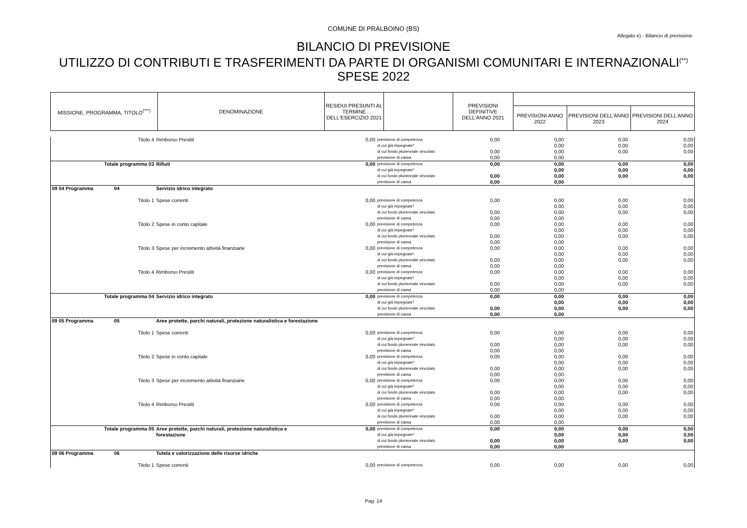COMUNE DI PRALBOINO (BS)
Allegato e) - Bilancio di previsione
BILANCIO DI PREVISIONE
UTILIZZO DI CONTRIBUTI E TRASFERIMENTI DA PARTE DI ORGANISMI COMUNITARI E INTERNAZIONALI<sup>(**)</sup>
SPESE 2022
| MISSIONE, PROGRAMMA, TITOLO<sup>(***)</sup> | DENOMINAZIONE | RESIDUI PRESUNTI AL TERMINE DELL'ESERCIZIO 2021 | | PREVISIONI DEFINITIVE DELL'ANNO 2021 | | | |
| --- | --- | --- | --- | --- | --- | --- | --- |
| | | | | | PREVISIONI ANNO 2022 | PREVISIONI DELL'ANNO 2023 | PREVISIONI DELL'ANNO 2024 |
| Titolo 4 | Rimborso Prestiti | 0,00 | previsione di competenza | 0,00 | 0,00 | 0,00 | 0,00 |
| | | | di cui già impegnate* | | 0,00 | 0,00 | 0,00 |
| | | | di cui fondo pluriennale vincolato | 0,00 | 0,00 | 0,00 | 0,00 |
| | | | previsione di cassa | 0,00 | 0,00 | | |
| Totale programma 03 | Rifiuti | 0,00 | previsione di competenza | 0,00 | 0,00 | 0,00 | 0,00 |
| | | | di cui già impegnate* | | 0,00 | 0,00 | 0,00 |
| | | | di cui fondo pluriennale vincolato | 0,00 | 0,00 | 0,00 | 0,00 |
| | | | previsione di cassa | 0,00 | 0,00 | | |
| 09 04 Programma 04 | Servizio idrico integrato | | | | | | |
| Titolo 1 | Spese correnti | 0,00 | previsione di competenza | 0,00 | 0,00 | 0,00 | 0,00 |
| | | | di cui già impegnate* | | 0,00 | 0,00 | 0,00 |
| | | | di cui fondo pluriennale vincolato | 0,00 | 0,00 | 0,00 | 0,00 |
| | | | previsione di cassa | 0,00 | 0,00 | | |
| Titolo 2 | Spese in conto capitale | 0,00 | previsione di competenza | 0,00 | 0,00 | 0,00 | 0,00 |
| | | | di cui già impegnate* | | 0,00 | 0,00 | 0,00 |
| | | | di cui fondo pluriennale vincolato | 0,00 | 0,00 | 0,00 | 0,00 |
| | | | previsione di cassa | 0,00 | 0,00 | | |
| Titolo 3 | Spese per incremento attività finanziarie | 0,00 | previsione di competenza | 0,00 | 0,00 | 0,00 | 0,00 |
| | | | di cui già impegnate* | | 0,00 | 0,00 | 0,00 |
| | | | di cui fondo pluriennale vincolato | 0,00 | 0,00 | 0,00 | 0,00 |
| | | | previsione di cassa | 0,00 | 0,00 | | |
| Titolo 4 | Rimborso Prestiti | 0,00 | previsione di competenza | 0,00 | 0,00 | 0,00 | 0,00 |
| | | | di cui già impegnate* | | 0,00 | 0,00 | 0,00 |
| | | | di cui fondo pluriennale vincolato | 0,00 | 0,00 | 0,00 | 0,00 |
| | | | previsione di cassa | 0,00 | 0,00 | | |
| Totale programma 04 | Servizio idrico integrato | 0,00 | previsione di competenza | 0,00 | 0,00 | 0,00 | 0,00 |
| | | | di cui già impegnate* | | 0,00 | 0,00 | 0,00 |
| | | | di cui fondo pluriennale vincolato | 0,00 | 0,00 | 0,00 | 0,00 |
| | | | previsione di cassa | 0,00 | 0,00 | | |
| 09 05 Programma 05 | Aree protette, parchi naturali, protezione naturalistica e forestazione | | | | | | |
| Titolo 1 | Spese correnti | 0,00 | previsione di competenza | 0,00 | 0,00 | 0,00 | 0,00 |
| | | | di cui già impegnate* | | 0,00 | 0,00 | 0,00 |
| | | | di cui fondo pluriennale vincolato | 0,00 | 0,00 | 0,00 | 0,00 |
| | | | previsione di cassa | 0,00 | 0,00 | | |
| Titolo 2 | Spese in conto capitale | 0,00 | previsione di competenza | 0,00 | 0,00 | 0,00 | 0,00 |
| | | | di cui già impegnate* | | 0,00 | 0,00 | 0,00 |
| | | | di cui fondo pluriennale vincolato | 0,00 | 0,00 | 0,00 | 0,00 |
| | | | previsione di cassa | 0,00 | 0,00 | | |
| Titolo 3 | Spese per incremento attività finanziarie | 0,00 | previsione di competenza | 0,00 | 0,00 | 0,00 | 0,00 |
| | | | di cui già impegnate* | | 0,00 | 0,00 | 0,00 |
| | | | di cui fondo pluriennale vincolato | 0,00 | 0,00 | 0,00 | 0,00 |
| | | | previsione di cassa | 0,00 | 0,00 | | |
| Titolo 4 | Rimborso Prestiti | 0,00 | previsione di competenza | 0,00 | 0,00 | 0,00 | 0,00 |
| | | | di cui già impegnate* | | 0,00 | 0,00 | 0,00 |
| | | | di cui fondo pluriennale vincolato | 0,00 | 0,00 | 0,00 | 0,00 |
| | | | previsione di cassa | 0,00 | 0,00 | | |
| Totale programma 05 | Aree protette, parchi naturali, protezione naturalistica e | 0,00 | previsione di competenza | 0,00 | 0,00 | 0,00 | 0,00 |
| | forestazione | | di cui già impegnate* | | 0,00 | 0,00 | 0,00 |
| | | | di cui fondo pluriennale vincolato | 0,00 | 0,00 | 0,00 | 0,00 |
| | | | previsione di cassa | 0,00 | 0,00 | | |
| 09 06 Programma 06 | Tutela e valorizzazione delle risorse idriche | | | | | | |
| Titolo 1 | Spese correnti | 0,00 | previsione di competenza | 0,00 | 0,00 | 0,00 | 0,00 |
Pag. 14